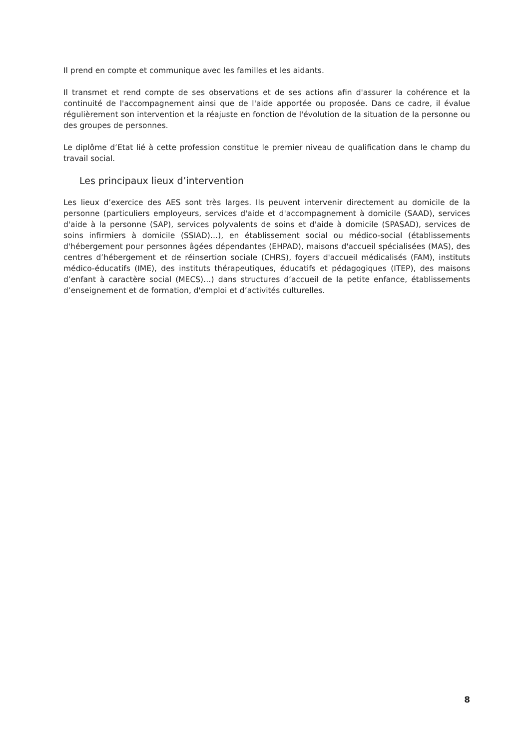Il prend en compte et communique avec les familles et les aidants.
Il transmet et rend compte de ses observations et de ses actions afin d'assurer la cohérence et la continuité de l'accompagnement ainsi que de l'aide apportée ou proposée. Dans ce cadre, il évalue régulièrement son intervention et la réajuste en fonction de l'évolution de la situation de la personne ou des groupes de personnes.
Le diplôme d’Etat lié à cette profession constitue le premier niveau de qualification dans le champ du travail social.
Les principaux lieux d’intervention
Les lieux d’exercice des AES sont très larges. Ils peuvent intervenir directement au domicile de la personne (particuliers employeurs, services d'aide et d'accompagnement à domicile (SAAD), services d'aide à la personne (SAP), services polyvalents de soins et d'aide à domicile (SPASAD), services de soins infirmiers à domicile (SSIAD)…), en établissement social ou médico-social (établissements d'hébergement pour personnes âgées dépendantes (EHPAD), maisons d'accueil spécialisées (MAS), des centres d’hébergement et de réinsertion sociale (CHRS), foyers d'accueil médicalisés (FAM), instituts médico-éducatifs (IME), des instituts thérapeutiques, éducatifs et pédagogiques (ITEP), des maisons d’enfant à caractère social (MECS)…) dans structures d’accueil de la petite enfance, établissements d’enseignement et de formation, d'emploi et d’activités culturelles.
8